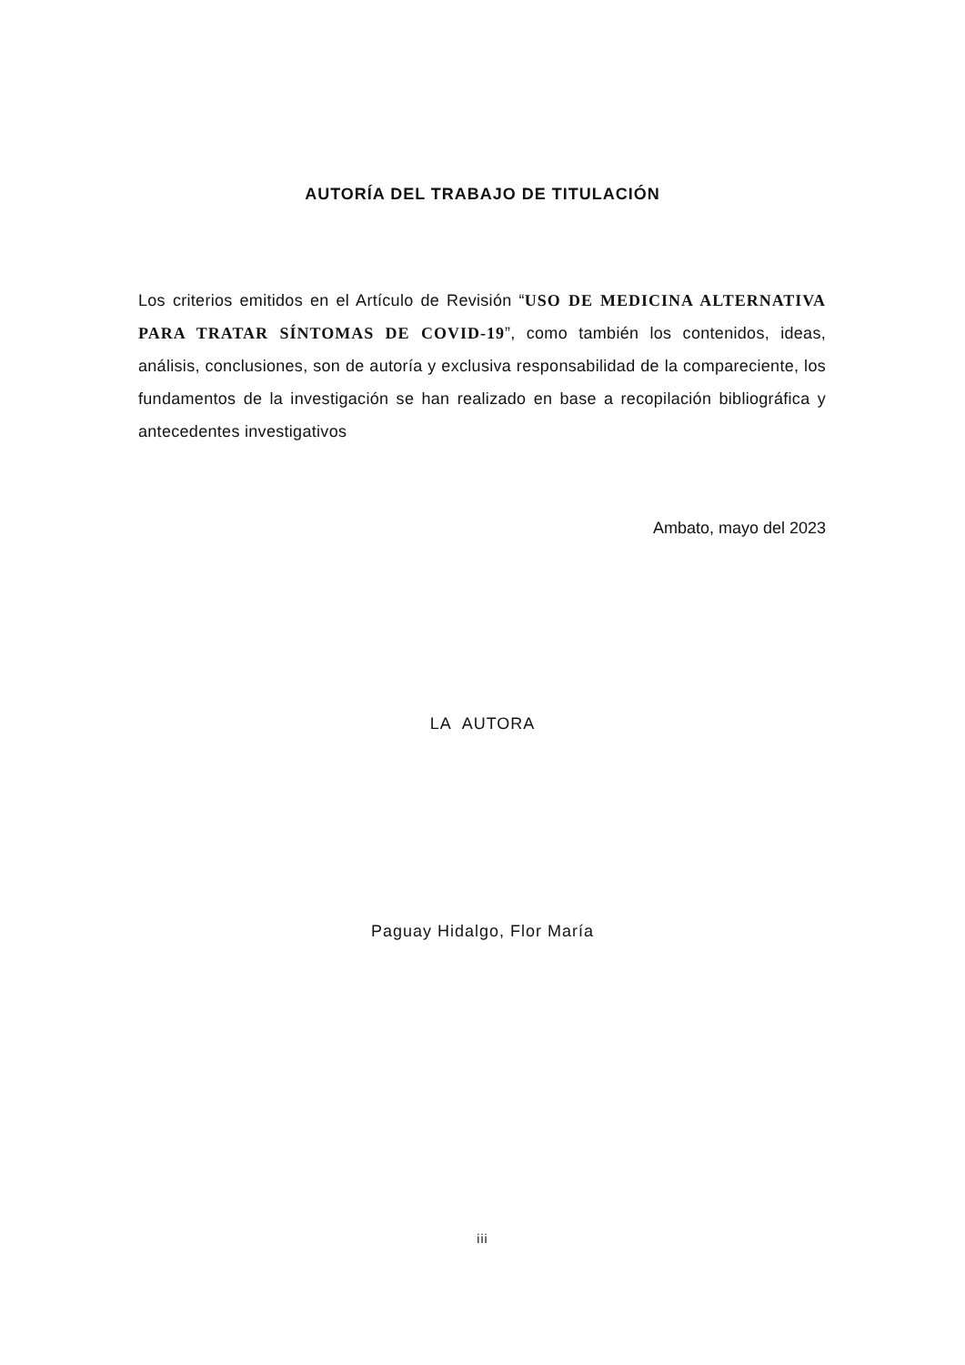AUTORÍA DEL TRABAJO DE TITULACIÓN
Los criterios emitidos en el Artículo de Revisión “USO DE MEDICINA ALTERNATIVA PARA TRATAR SÍNTOMAS DE COVID-19”, como también los contenidos, ideas, análisis, conclusiones, son de autoría y exclusiva responsabilidad de la compareciente, los fundamentos de la investigación se han realizado en base a recopilación bibliográfica y antecedentes investigativos
Ambato, mayo del 2023
LA AUTORA
Paguay Hidalgo, Flor María
iii